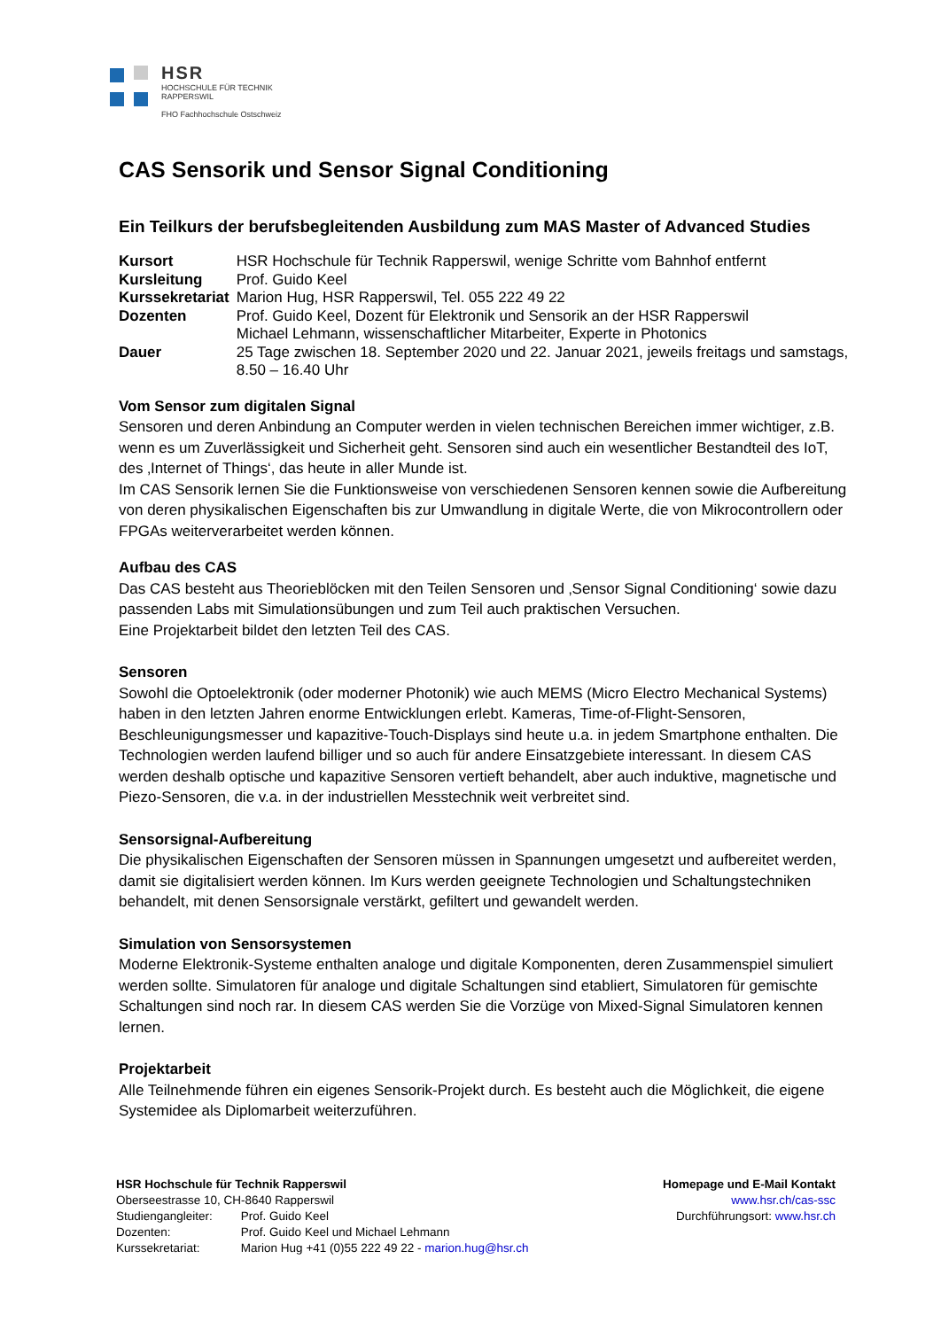HSR
HOCHSCHULE FÜR TECHNIK
RAPPERSWIL
FHO Fachhochschule Ostschweiz
CAS Sensorik und Sensor Signal Conditioning
Ein Teilkurs der berufsbegleitenden Ausbildung zum MAS Master of Advanced Studies
| Kursort | HSR Hochschule für Technik Rapperswil, wenige Schritte vom Bahnhof entfernt |
| Kursleitung | Prof. Guido Keel |
| Kurssekretariat | Marion Hug, HSR Rapperswil, Tel. 055 222 49 22 |
| Dozenten | Prof. Guido Keel, Dozent für Elektronik und Sensorik an der HSR Rapperswil Michael Lehmann, wissenschaftlicher Mitarbeiter, Experte in Photonics |
| Dauer | 25 Tage zwischen 18. September 2020 und 22. Januar 2021, jeweils freitags und samstags, 8.50 – 16.40 Uhr |
Vom Sensor zum digitalen Signal
Sensoren und deren Anbindung an Computer werden in vielen technischen Bereichen immer wichtiger, z.B. wenn es um Zuverlässigkeit und Sicherheit geht. Sensoren sind auch ein wesentlicher Bestandteil des IoT, des ‚Internet of Things‘, das heute in aller Munde ist.
Im CAS Sensorik lernen Sie die Funktionsweise von verschiedenen Sensoren kennen sowie die Aufbereitung von deren physikalischen Eigenschaften bis zur Umwandlung in digitale Werte, die von Mikrocontrollern oder FPGAs weiterverarbeitet werden können.
Aufbau des CAS
Das CAS besteht aus Theorieblöcken mit den Teilen Sensoren und ‚Sensor Signal Conditioning‘ sowie dazu passenden Labs mit Simulationsübungen und zum Teil auch praktischen Versuchen.
Eine Projektarbeit bildet den letzten Teil des CAS.
Sensoren
Sowohl die Optoelektronik (oder moderner Photonik) wie auch MEMS (Micro Electro Mechanical Systems) haben in den letzten Jahren enorme Entwicklungen erlebt. Kameras, Time-of-Flight-Sensoren, Beschleunigungsmesser und kapazitive-Touch-Displays sind heute u.a. in jedem Smartphone enthalten. Die Technologien werden laufend billiger und so auch für andere Einsatzgebiete interessant. In diesem CAS werden deshalb optische und kapazitive Sensoren vertieft behandelt, aber auch induktive, magnetische und Piezo-Sensoren, die v.a. in der industriellen Messtechnik weit verbreitet sind.
Sensorsignal-Aufbereitung
Die physikalischen Eigenschaften der Sensoren müssen in Spannungen umgesetzt und aufbereitet werden, damit sie digitalisiert werden können. Im Kurs werden geeignete Technologien und Schaltungstechniken behandelt, mit denen Sensorsignale verstärkt, gefiltert und gewandelt werden.
Simulation von Sensorsystemen
Moderne Elektronik-Systeme enthalten analoge und digitale Komponenten, deren Zusammenspiel simuliert werden sollte. Simulatoren für analoge und digitale Schaltungen sind etabliert, Simulatoren für gemischte Schaltungen sind noch rar. In diesem CAS werden Sie die Vorzüge von Mixed-Signal Simulatoren kennen lernen.
Projektarbeit
Alle Teilnehmende führen ein eigenes Sensorik-Projekt durch. Es besteht auch die Möglichkeit, die eigene Systemidee als Diplomarbeit weiterzuführen.
HSR Hochschule für Technik Rapperswil
Oberseestrasse 10, CH-8640 Rapperswil
| Studiengangleiter: | Prof. Guido Keel |
| Dozenten: | Prof. Guido Keel und Michael Lehmann |
| Kurssekretariat: | Marion Hug +41 (0)55 222 49 22 - marion.hug@hsr.ch |
Homepage und E-Mail Kontakt
www.hsr.ch/cas-ssc
Durchführungsort: www.hsr.ch